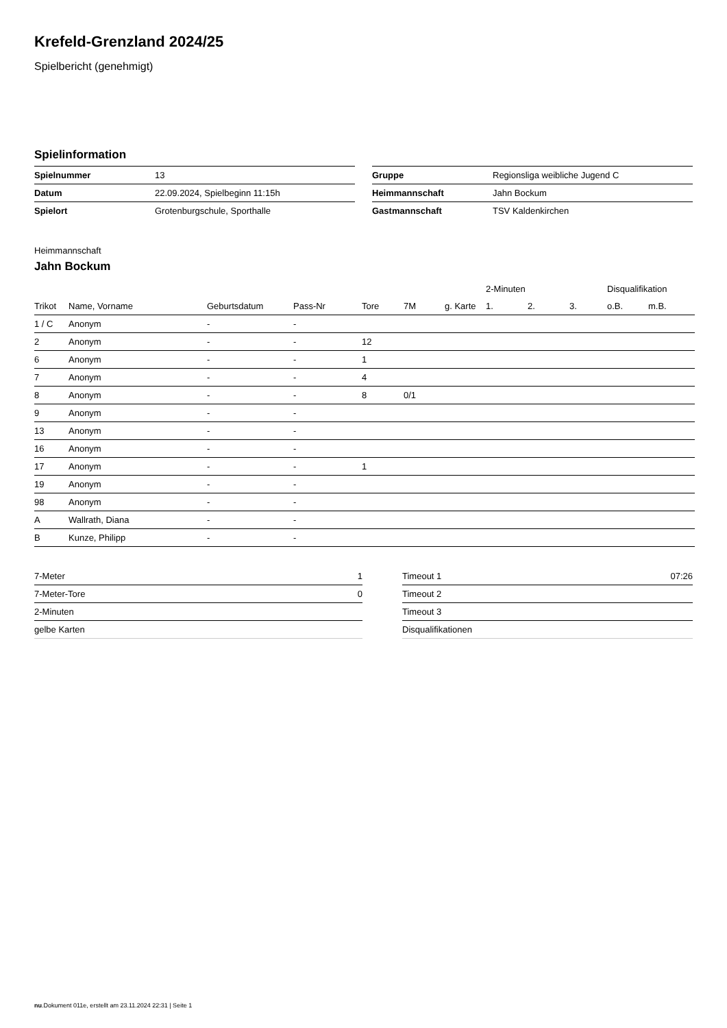Krefeld-Grenzland 2024/25
Spielbericht (genehmigt)
Spielinformation
| Spielnummer | 13 |
| Datum | 22.09.2024, Spielbeginn 11:15h |
| Spielort | Grotenburgschule, Sporthalle |
| Gruppe | Regionsliga weibliche Jugend C |
| Heimmannschaft | Jahn Bockum |
| Gastmannschaft | TSV Kaldenkirchen |
Heimmannschaft
Jahn Bockum
| | | | | | | | 2-Minuten | | | Disqualifikation | |
| --- | --- | --- | --- | --- | --- | --- | --- | --- | --- | --- | --- |
| Trikot | Name, Vorname | Geburtsdatum | Pass-Nr | Tore | 7M | g. Karte | 1. | 2. | 3. | o.B. | m.B. |
| 1 / C | Anonym | - | - | | | | | | | | |
| 2 | Anonym | - | - | 12 | | | | | | | |
| 6 | Anonym | - | - | 1 | | | | | | | |
| 7 | Anonym | - | - | 4 | | | | | | | |
| 8 | Anonym | - | - | 8 | 0/1 | | | | | | |
| 9 | Anonym | - | - | | | | | | | | |
| 13 | Anonym | - | - | | | | | | | | |
| 16 | Anonym | - | - | | | | | | | | |
| 17 | Anonym | - | - | 1 | | | | | | | |
| 19 | Anonym | - | - | | | | | | | | |
| 98 | Anonym | - | - | | | | | | | | |
| A | Wallrath, Diana | - | - | | | | | | | | |
| B | Kunze, Philipp | - | - | | | | | | | | |
| 7-Meter | 1 |
| 7-Meter-Tore | 0 |
| 2-Minuten | |
| gelbe Karten | |
| Timeout 1 | 07:26 |
| Timeout 2 | |
| Timeout 3 | |
| Disqualifikationen | |
nu.Dokument 011e, erstellt am 23.11.2024 22:31 | Seite 1